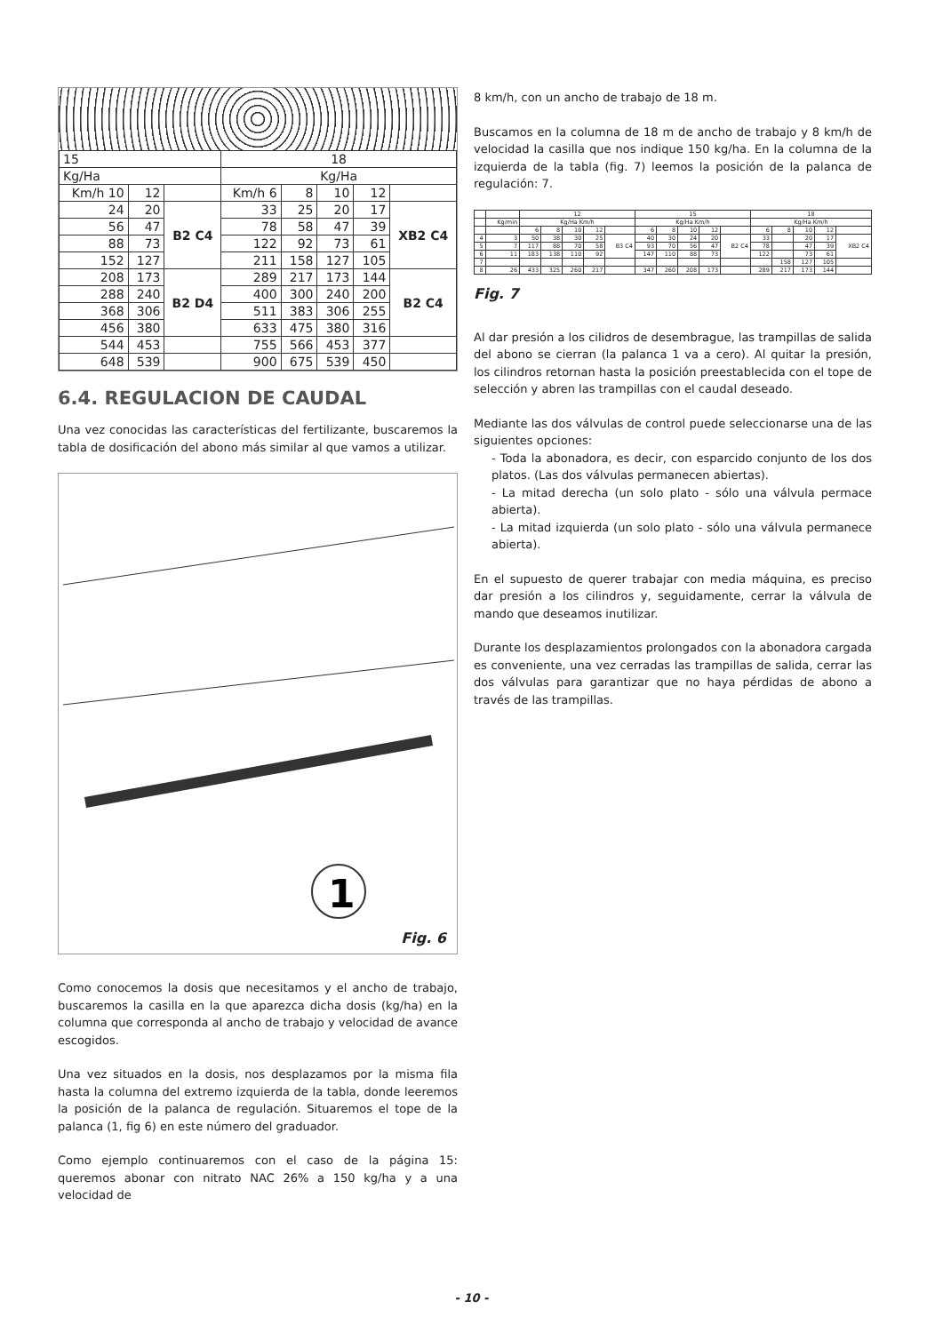| 15 | | | 18 | | | | |
| Kg/Ha | | | Kg/Ha | | | | |
| Km/h 10 | 12 | | Km/h 6 | 8 | 10 | 12 | |
| 24 | 20 | B2 C4 | 33 | 25 | 20 | 17 | XB2 C4 |
| 56 | 47 | | 78 | 58 | 47 | 39 | |
| 88 | 73 | | 122 | 92 | 73 | 61 | |
| 152 | 127 | | 211 | 158 | 127 | 105 | |
| 208 | 173 | B2 D4 | 289 | 217 | 173 | 144 | B2 C4 |
| 288 | 240 | | 400 | 300 | 240 | 200 | |
| 368 | 306 | | 511 | 383 | 306 | 255 | |
| 456 | 380 | | 633 | 475 | 380 | 316 | |
| 544 | 453 | | 755 | 566 | 453 | 377 | |
| 648 | 539 | | 900 | 675 | 539 | 450 | |
6.4. REGULACION DE CAUDAL
Una vez conocidas las características del fertilizante, buscaremos la tabla de dosificación del abono más similar al que vamos a utilizar.
1
Fig. 6
Como conocemos la dosis que necesitamos y el ancho de trabajo, buscaremos la casilla en la que aparezca dicha dosis (kg/ha) en la columna que corresponda al ancho de trabajo y velocidad de avance escogidos.
Una vez situados en la dosis, nos desplazamos por la misma fila hasta la columna del extremo izquierda de la tabla, donde leeremos la posición de la palanca de regulación. Situaremos el tope de la palanca (1, fig 6) en este número del graduador.
Como ejemplo continuaremos con el caso de la página 15: queremos abonar con nitrato NAC 26% a 150 kg/ha y a una velocidad de
8 km/h, con un ancho de trabajo de 18 m.
Buscamos en la columna de 18 m de ancho de trabajo y 8 km/h de velocidad la casilla que nos indique 150 kg/ha. En la columna de la izquierda de la tabla (fig. 7) leemos la posición de la palanca de regulación: 7.
| | | 12 | | | | | 15 | | | | | 18 | | | | |
| | Kg/min | Kg/Ha Km/h | | | | | Kg/Ha Km/h | | | | | Kg/Ha Km/h | | | | |
| | | 6 | 8 | 10 | 12 | | 6 | 8 | 10 | 12 | | 6 | 8 | 10 | 12 | |
| 4 | 3 | 50 | 38 | 30 | 25 | B3 C4 | 40 | 30 | 24 | 20 | B2 C4 | 33 | | 20 | 17 | XB2 C4 |
| 5 | 7 | 117 | 88 | 70 | 58 | | 93 | 70 | 56 | 47 | | 78 | | 47 | 39 | |
| 6 | 11 | 183 | 138 | 110 | 92 | | 147 | 110 | 88 | 73 | | 122 | | 73 | 61 | |
| 7 | | | | | | | | | | | | | 158 | 127 | 105 | |
| 8 | 26 | 433 | 325 | 260 | 217 | | 347 | 260 | 208 | 173 | | 289 | 217 | 173 | 144 | |
Fig. 7
Al dar presión a los cilidros de desembrague, las trampillas de salida del abono se cierran (la palanca 1 va a cero). Al quitar la presión, los cilindros retornan hasta la posición preestablecida con el tope de selección y abren las trampillas con el caudal deseado.
Mediante las dos válvulas de control puede seleccionarse una de las siguientes opciones:
- Toda la abonadora, es decir, con esparcido conjunto de los dos platos. (Las dos válvulas permanecen abiertas).
- La mitad derecha (un solo plato - sólo una válvula permace abierta).
- La mitad izquierda (un solo plato - sólo una válvula permanece abierta).
En el supuesto de querer trabajar con media máquina, es preciso dar presión a los cilindros y, seguidamente, cerrar la válvula de mando que deseamos inutilizar.
Durante los desplazamientos prolongados con la abonadora cargada es conveniente, una vez cerradas las trampillas de salida, cerrar las dos válvulas para garantizar que no haya pérdidas de abono a través de las trampillas.
- 10 -